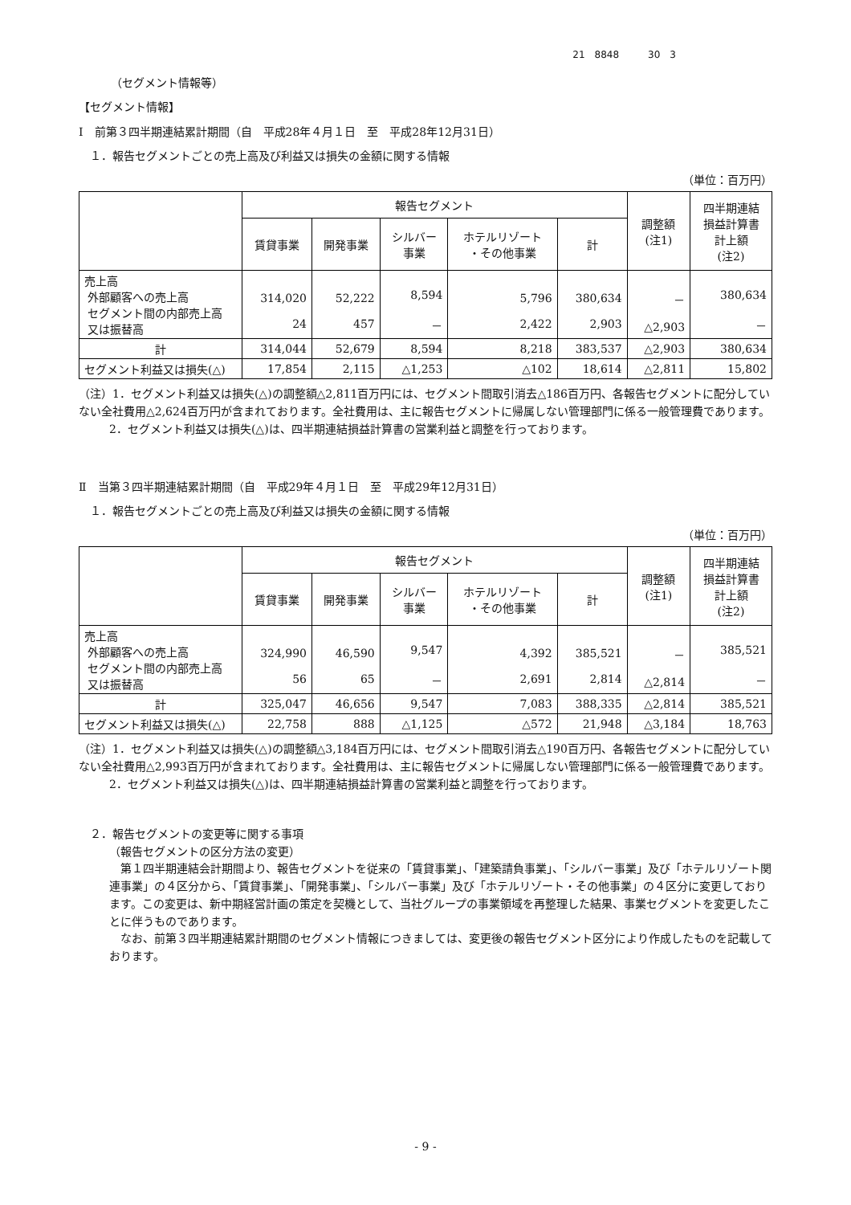21　8848　　　30　3
（セグメント情報等）
【セグメント情報】
Ⅰ　前第３四半期連結累計期間（自　平成28年４月１日　至　平成28年12月31日）
１．報告セグメントごとの売上高及び利益又は損失の金額に関する情報
（単位：百万円）
| | 報告セグメント | | | | | 調整額 (注1) | 四半期連結 損益計算書 計上額 (注2) |
| --- | --- | --- | --- | --- | --- | --- | --- |
| | 賃貸事業 | 開発事業 | シルバー 事業 | ホテルリゾート ・その他事業 | 計 | | |
| 売上高 外部顧客への売上高 セグメント間の内部売上高 又は振替高 | 314,020 24 | 52,222 457 | 8,594 － | 5,796 2,422 | 380,634 2,903 | － △2,903 | 380,634 － |
| 計 | 314,044 | 52,679 | 8,594 | 8,218 | 383,537 | △2,903 | 380,634 |
| セグメント利益又は損失(△) | 17,854 | 2,115 | △1,253 | △102 | 18,614 | △2,811 | 15,802 |
（注）1．セグメント利益又は損失(△)の調整額△2,811百万円には、セグメント間取引消去△186百万円、各報告セグメントに配分していない全社費用△2,624百万円が含まれております。全社費用は、主に報告セグメントに帰属しない管理部門に係る一般管理費であります。
　2．セグメント利益又は損失(△)は、四半期連結損益計算書の営業利益と調整を行っております。
Ⅱ　当第３四半期連結累計期間（自　平成29年４月１日　至　平成29年12月31日）
１．報告セグメントごとの売上高及び利益又は損失の金額に関する情報
（単位：百万円）
| | 報告セグメント | | | | | 調整額 (注1) | 四半期連結 損益計算書 計上額 (注2) |
| --- | --- | --- | --- | --- | --- | --- | --- |
| | 賃貸事業 | 開発事業 | シルバー 事業 | ホテルリゾート ・その他事業 | 計 | | |
| 売上高 外部顧客への売上高 セグメント間の内部売上高 又は振替高 | 324,990 56 | 46,590 65 | 9,547 － | 4,392 2,691 | 385,521 2,814 | － △2,814 | 385,521 － |
| 計 | 325,047 | 46,656 | 9,547 | 7,083 | 388,335 | △2,814 | 385,521 |
| セグメント利益又は損失(△) | 22,758 | 888 | △1,125 | △572 | 21,948 | △3,184 | 18,763 |
（注）1．セグメント利益又は損失(△)の調整額△3,184百万円には、セグメント間取引消去△190百万円、各報告セグメントに配分していない全社費用△2,993百万円が含まれております。全社費用は、主に報告セグメントに帰属しない管理部門に係る一般管理費であります。
　2．セグメント利益又は損失(△)は、四半期連結損益計算書の営業利益と調整を行っております。
２．報告セグメントの変更等に関する事項
（報告セグメントの区分方法の変更）
　第１四半期連結会計期間より、報告セグメントを従来の「賃貸事業」、「建築請負事業」、「シルバー事業」及び「ホテルリゾート関連事業」の４区分から、「賃貸事業」、「開発事業」、「シルバー事業」及び「ホテルリゾート・その他事業」の４区分に変更しております。この変更は、新中期経営計画の策定を契機として、当社グループの事業領域を再整理した結果、事業セグメントを変更したことに伴うものであります。
　なお、前第３四半期連結累計期間のセグメント情報につきましては、変更後の報告セグメント区分により作成したものを記載しております。
- 9 -